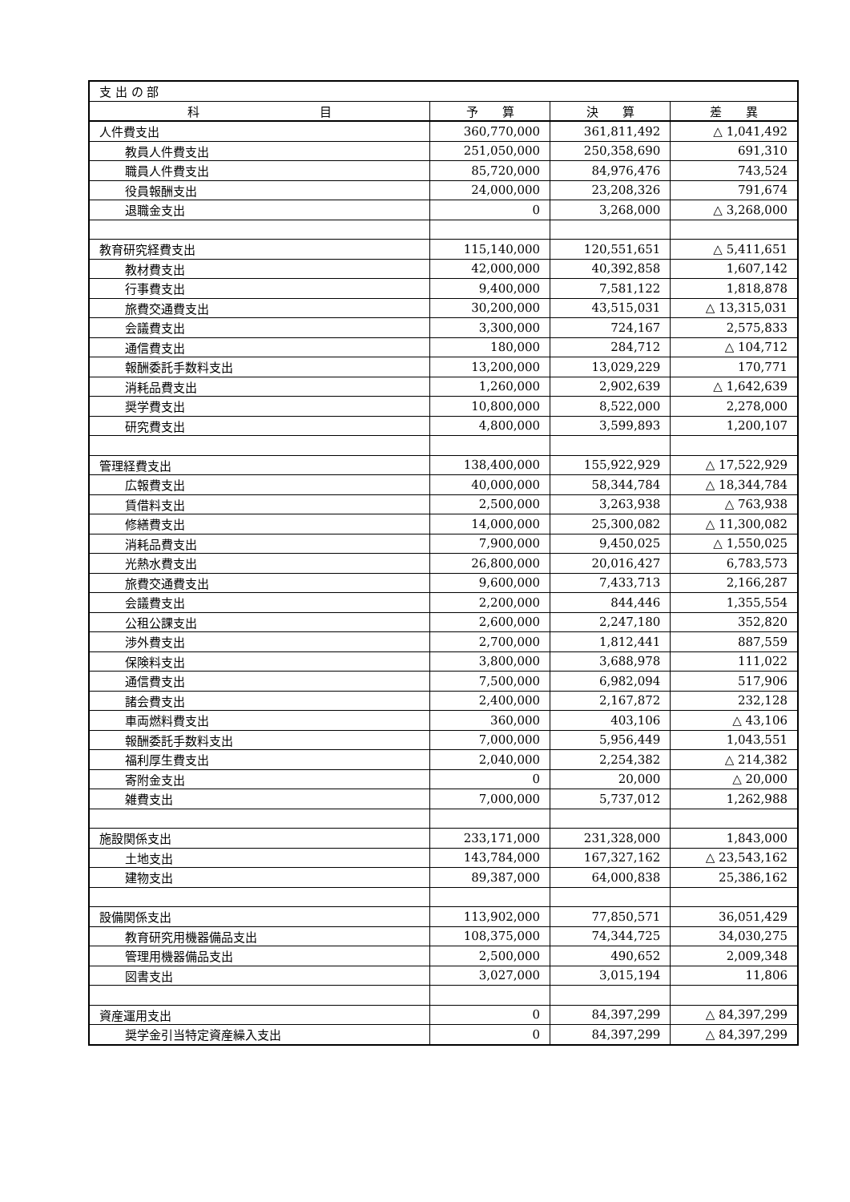| 支 出 の 部 | | | |
| 科 目 | 予 算 | 決 算 | 差 異 |
| 人件費支出 | 360,770,000 | 361,811,492 | △ 1,041,492 |
| 教員人件費支出 | 251,050,000 | 250,358,690 | 691,310 |
| 職員人件費支出 | 85,720,000 | 84,976,476 | 743,524 |
| 役員報酬支出 | 24,000,000 | 23,208,326 | 791,674 |
| 退職金支出 | 0 | 3,268,000 | △ 3,268,000 |
| 教育研究経費支出 | 115,140,000 | 120,551,651 | △ 5,411,651 |
| 教材費支出 | 42,000,000 | 40,392,858 | 1,607,142 |
| 行事費支出 | 9,400,000 | 7,581,122 | 1,818,878 |
| 旅費交通費支出 | 30,200,000 | 43,515,031 | △ 13,315,031 |
| 会議費支出 | 3,300,000 | 724,167 | 2,575,833 |
| 通信費支出 | 180,000 | 284,712 | △ 104,712 |
| 報酬委託手数料支出 | 13,200,000 | 13,029,229 | 170,771 |
| 消耗品費支出 | 1,260,000 | 2,902,639 | △ 1,642,639 |
| 奨学費支出 | 10,800,000 | 8,522,000 | 2,278,000 |
| 研究費支出 | 4,800,000 | 3,599,893 | 1,200,107 |
| 管理経費支出 | 138,400,000 | 155,922,929 | △ 17,522,929 |
| 広報費支出 | 40,000,000 | 58,344,784 | △ 18,344,784 |
| 賃借料支出 | 2,500,000 | 3,263,938 | △ 763,938 |
| 修繕費支出 | 14,000,000 | 25,300,082 | △ 11,300,082 |
| 消耗品費支出 | 7,900,000 | 9,450,025 | △ 1,550,025 |
| 光熱水費支出 | 26,800,000 | 20,016,427 | 6,783,573 |
| 旅費交通費支出 | 9,600,000 | 7,433,713 | 2,166,287 |
| 会議費支出 | 2,200,000 | 844,446 | 1,355,554 |
| 公租公課支出 | 2,600,000 | 2,247,180 | 352,820 |
| 渉外費支出 | 2,700,000 | 1,812,441 | 887,559 |
| 保険料支出 | 3,800,000 | 3,688,978 | 111,022 |
| 通信費支出 | 7,500,000 | 6,982,094 | 517,906 |
| 諸会費支出 | 2,400,000 | 2,167,872 | 232,128 |
| 車両燃料費支出 | 360,000 | 403,106 | △ 43,106 |
| 報酬委託手数料支出 | 7,000,000 | 5,956,449 | 1,043,551 |
| 福利厚生費支出 | 2,040,000 | 2,254,382 | △ 214,382 |
| 寄附金支出 | 0 | 20,000 | △ 20,000 |
| 雑費支出 | 7,000,000 | 5,737,012 | 1,262,988 |
| 施設関係支出 | 233,171,000 | 231,328,000 | 1,843,000 |
| 土地支出 | 143,784,000 | 167,327,162 | △ 23,543,162 |
| 建物支出 | 89,387,000 | 64,000,838 | 25,386,162 |
| 設備関係支出 | 113,902,000 | 77,850,571 | 36,051,429 |
| 教育研究用機器備品支出 | 108,375,000 | 74,344,725 | 34,030,275 |
| 管理用機器備品支出 | 2,500,000 | 490,652 | 2,009,348 |
| 図書支出 | 3,027,000 | 3,015,194 | 11,806 |
| 資産運用支出 | 0 | 84,397,299 | △ 84,397,299 |
| 奨学金引当特定資産繰入支出 | 0 | 84,397,299 | △ 84,397,299 |